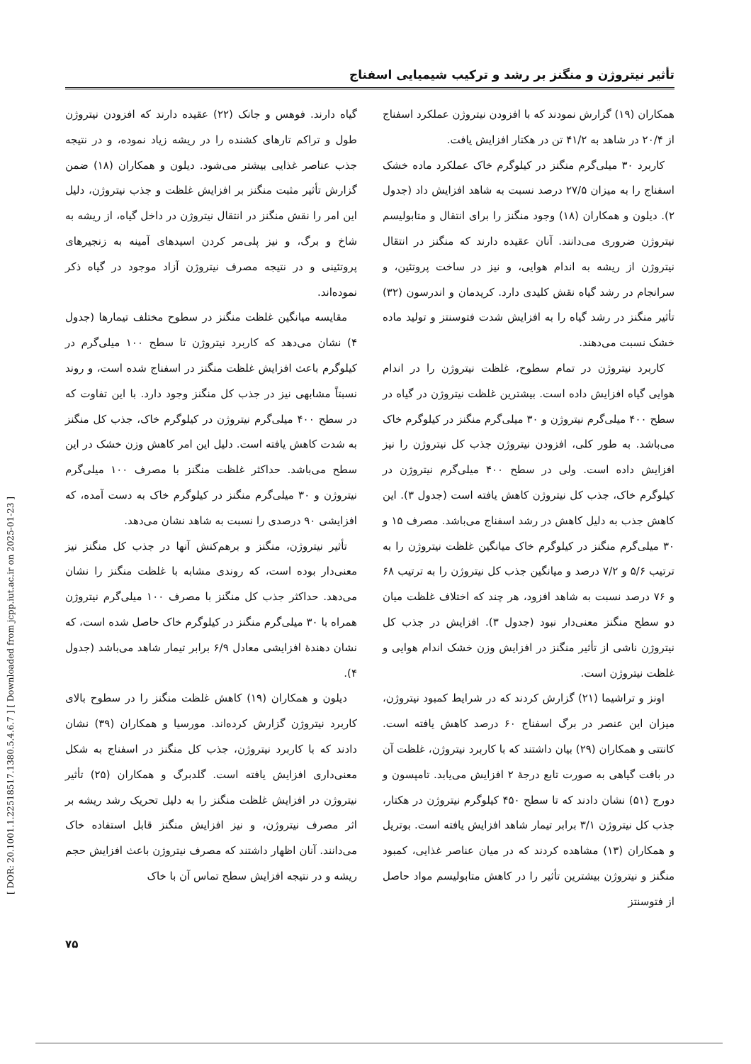[ DOR: 20.1001.1.22518517.1380.5.4.6.7 ] [ Downloaded from jcpp.iut.ac.ir on 2025-01-23 ]
تأثیر نیتروژن و منگنز بر رشد و ترکیب شیمیایی اسفناج
همکاران (۱۹) گزارش نمودند که با افزودن نیتروژن عملکرد اسفناج از ۲۰/۴ در شاهد به ۴۱/۲ تن در هکتار افزایش یافت.
کاربرد ۳۰ میلی‌گرم منگنز در کیلوگرم خاک عملکرد ماده خشک اسفناج را به میزان ۲۷/۵ درصد نسبت به شاهد افزایش داد (جدول ۲). دیلون و همکاران (۱۸) وجود منگنز را برای انتقال و متابولیسم نیتروژن ضروری می‌دانند. آنان عقیده دارند که منگنز در انتقال نیتروژن از ریشه به اندام هوایی، و نیز در ساخت پروتئین، و سرانجام در رشد گیاه نقش کلیدی دارد. کریدمان و اندرسون (۳۲) تأثیر منگنز در رشد گیاه را به افزایش شدت فتوسنتز و تولید ماده خشک نسبت می‌دهند.
کاربرد نیتروژن در تمام سطوح، غلظت نیتروژن را در اندام هوایی گیاه افزایش داده است. بیشترین غلظت نیتروژن در گیاه در سطح ۴۰۰ میلی‌گرم نیتروژن و ۳۰ میلی‌گرم منگنز در کیلوگرم خاک می‌باشد. به طور کلی، افزودن نیتروژن جذب کل نیتروژن را نیز افزایش داده است. ولی در سطح ۴۰۰ میلی‌گرم نیتروژن در کیلوگرم خاک، جذب کل نیتروژن کاهش یافته است (جدول ۳). این کاهش جذب به دلیل کاهش در رشد اسفناج می‌باشد. مصرف ۱۵ و ۳۰ میلی‌گرم منگنز در کیلوگرم خاک میانگین غلظت نیتروژن را به ترتیب ۵/۶ و ۷/۲ درصد و میانگین جذب کل نیتروژن را به ترتیب ۶۸ و ۷۶ درصد نسبت به شاهد افزود، هر چند که اختلاف غلظت میان دو سطح منگنز معنی‌دار نبود (جدول ۳). افزایش در جذب کل نیتروژن ناشی از تأثیر منگنز در افزایش وزن خشک اندام هوایی و غلظت نیتروژن است.
اونز و تراشیما (۲۱) گزارش کردند که در شرایط کمبود نیتروژن، میزان این عنصر در برگ اسفناج ۶۰ درصد کاهش یافته است. کانتتی و همکاران (۲۹) بیان داشتند که با کاربرد نیتروژن، غلظت آن در بافت گیاهی به صورت تابع درجهٔ ۲ افزایش می‌یابد. تامپسون و دورج (۵۱) نشان دادند که تا سطح ۴۵۰ کیلوگرم نیتروژن در هکتار، جذب کل نیتروژن ۳/۱ برابر تیمار شاهد افزایش یافته است. بوتریل و همکاران (۱۳) مشاهده کردند که در میان عناصر غذایی، کمبود منگنز و نیتروژن بیشترین تأثیر را در کاهش متابولیسم مواد حاصل از فتوسنتز
گیاه دارند. فوهس و جانک (۲۲) عقیده دارند که افزودن نیتروژن طول و تراکم تارهای کشنده را در ریشه زیاد نموده، و در نتیجه جذب عناصر غذایی بیشتر می‌شود. دیلون و همکاران (۱۸) ضمن گزارش تأثیر مثبت منگنز بر افزایش غلظت و جذب نیتروژن، دلیل این امر را نقش منگنز در انتقال نیتروژن در داخل گیاه، از ریشه به شاخ و برگ، و نیز پلی‌مر کردن اسیدهای آمینه به زنجیرهای پروتئینی و در نتیجه مصرف نیتروژن آزاد موجود در گیاه ذکر نموده‌اند.
مقایسه میانگین غلظت منگنز در سطوح مختلف تیمارها (جدول ۴) نشان می‌دهد که کاربرد نیتروژن تا سطح ۱۰۰ میلی‌گرم در کیلوگرم باعث افزایش غلظت منگنز در اسفناج شده است، و روند نسبتاً مشابهی نیز در جذب کل منگنز وجود دارد. با این تفاوت که در سطح ۴۰۰ میلی‌گرم نیتروژن در کیلوگرم خاک، جذب کل منگنز به شدت کاهش یافته است. دلیل این امر کاهش وزن خشک در این سطح می‌باشد. حداکثر غلظت منگنز با مصرف ۱۰۰ میلی‌گرم نیتروژن و ۳۰ میلی‌گرم منگنز در کیلوگرم خاک به دست آمده، که افزایشی ۹۰ درصدی را نسبت به شاهد نشان می‌دهد.
تأثیر نیتروژن، منگنز و برهم‌کنش آنها در جذب کل منگنز نیز معنی‌دار بوده است، که روندی مشابه با غلظت منگنز را نشان می‌دهد. حداکثر جذب کل منگنز با مصرف ۱۰۰ میلی‌گرم نیتروژن همراه با ۳۰ میلی‌گرم منگنز در کیلوگرم خاک حاصل شده است، که نشان دهندهٔ افزایشی معادل ۶/۹ برابر تیمار شاهد می‌باشد (جدول ۴).
دیلون و همکاران (۱۹) کاهش غلظت منگنز را در سطوح بالای کاربرد نیتروژن گزارش کرده‌اند. مورسیا و همکاران (۳۹) نشان دادند که با کاربرد نیتروژن، جذب کل منگنز در اسفناج به شکل معنی‌داری افزایش یافته است. گلدبرگ و همکاران (۲۵) تأثیر نیتروژن در افزایش غلظت منگنز را به دلیل تحریک رشد ریشه بر اثر مصرف نیتروژن، و نیز افزایش منگنز قابل استفاده خاک می‌دانند. آنان اظهار داشتند که مصرف نیتروژن باعث افزایش حجم ریشه و در نتیجه افزایش سطح تماس آن با خاک
۷۵